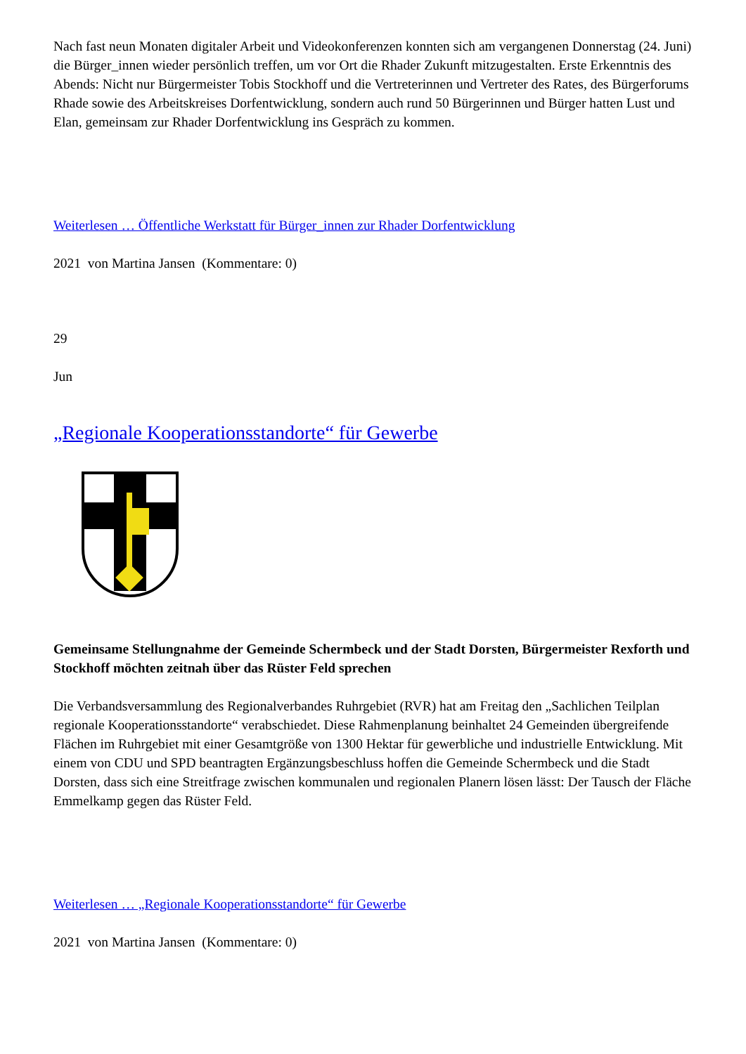Nach fast neun Monaten digitaler Arbeit und Videokonferenzen konnten sich am vergangenen Donnerstag (24. Juni) die Bürger_innen wieder persönlich treffen, um vor Ort die Rhader Zukunft mitzugestalten. Erste Erkenntnis des Abends: Nicht nur Bürgermeister Tobis Stockhoff und die Vertreterinnen und Vertreter des Rates, des Bürgerforums Rhade sowie des Arbeitskreises Dorfentwicklung, sondern auch rund 50 Bürgerinnen und Bürger hatten Lust und Elan, gemeinsam zur Rhader Dorfentwicklung ins Gespräch zu kommen.
Weiterlesen … Öffentliche Werkstatt für Bürger_innen zur Rhader Dorfentwicklung
2021 von Martina Jansen (Kommentare: 0)
29
Jun
„Regionale Kooperationsstandorte“ für Gewerbe
Gemeinsame Stellungnahme der Gemeinde Schermbeck und der Stadt Dorsten, Bürgermeister Rexforth und Stockhoff möchten zeitnah über das Rüster Feld sprechen
Die Verbandsversammlung des Regionalverbandes Ruhrgebiet (RVR) hat am Freitag den „Sachlichen Teilplan regionale Kooperationsstandorte“ verabschiedet. Diese Rahmenplanung beinhaltet 24 Gemeinden übergreifende Flächen im Ruhrgebiet mit einer Gesamtgröße von 1300 Hektar für gewerbliche und industrielle Entwicklung. Mit einem von CDU und SPD beantragten Ergänzungsbeschluss hoffen die Gemeinde Schermbeck und die Stadt Dorsten, dass sich eine Streitfrage zwischen kommunalen und regionalen Planern lösen lässt: Der Tausch der Fläche Emmelkamp gegen das Rüster Feld.
Weiterlesen … „Regionale Kooperationsstandorte“ für Gewerbe
2021 von Martina Jansen (Kommentare: 0)